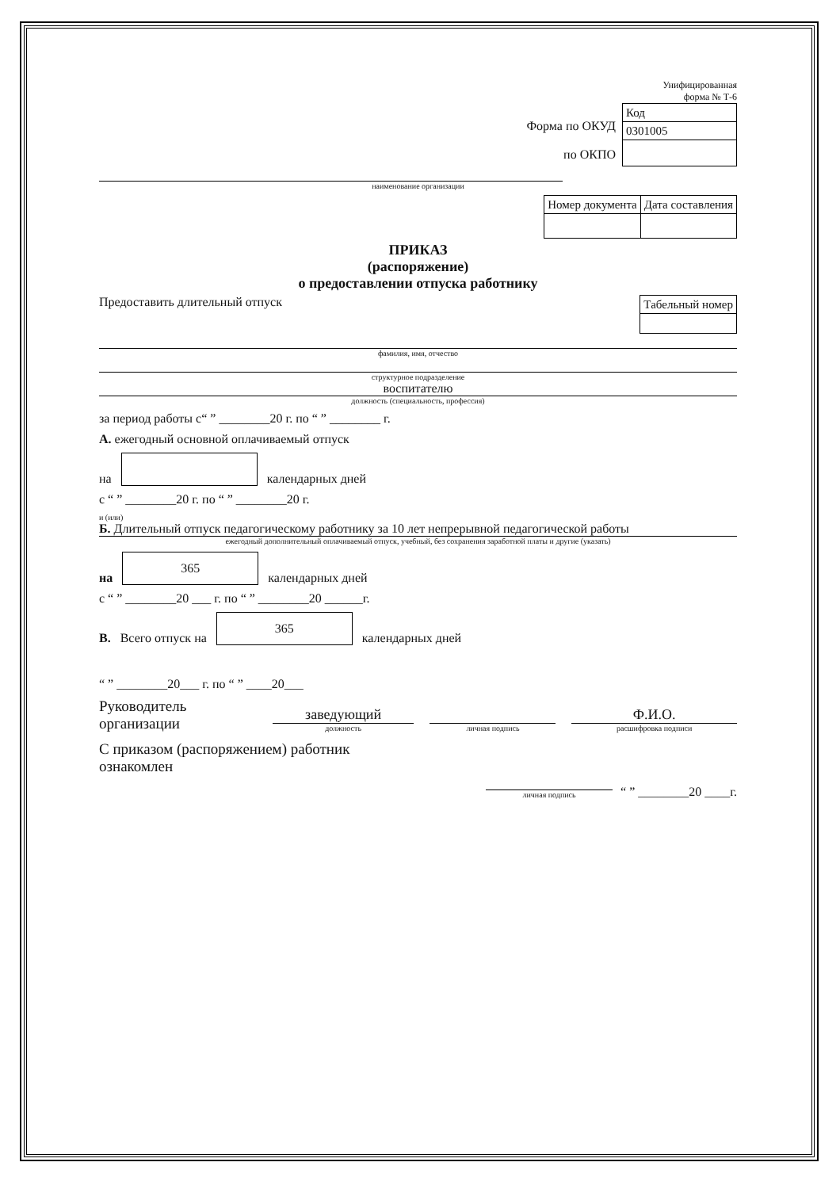Унифицированная
форма № Т-6
Форма по ОКУД
по ОКПО
| Код |
| 0301005 |
наименование организации
| Номер документа | Дата составления |
ПРИКАЗ
(распоряжение)
о предоставлении отпуска работнику
Предоставить длительный отпуск
| Табельный номер |
фамилия, имя, отчество
структурное подразделение
воспитателю
должность (специальность, профессия)
за период работы с“ ” ________20 г. по “ ” ________ г.
А. ежегодный основной оплачиваемый отпуск
на
календарных дней
с “ ” ________20 г. по “ ” ________20 г.
и (или)
Б. Длительный отпуск педагогическому работнику за 10 лет непрерывной педагогической работы
ежегодный дополнительный оплачиваемый отпуск, учебный, без сохранения заработной платы и другие (указать)
на
365
календарных дней
с “ ” ________20 ___ г. по “ ” ________20 ______г.
В. Всего отпуск на
365
календарных дней
“ ” ________20___ г. по “ ” ____20___
Руководитель
организации
заведующий
должность
личная подпись
Ф.И.О.
расшифровка подписи
С приказом (распоряжением) работник
ознакомлен
личная подпись
“ ” ________20 ____г.